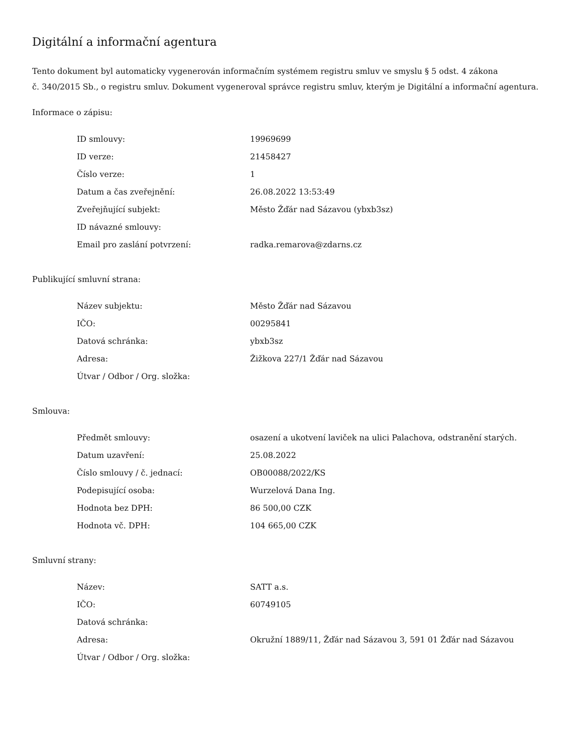Digitální a informační agentura
Tento dokument byl automaticky vygenerován informačním systémem registru smluv ve smyslu § 5 odst. 4 zákona
č. 340/2015 Sb., o registru smluv. Dokument vygeneroval správce registru smluv, kterým je Digitální a informační agentura.
Informace o zápisu:
| ID smlouvy: | 19969699 |
| ID verze: | 21458427 |
| Číslo verze: | 1 |
| Datum a čas zveřejnění: | 26.08.2022 13:53:49 |
| Zveřejňující subjekt: | Město Žďár nad Sázavou (ybxb3sz) |
| ID návazné smlouvy: | |
| Email pro zaslání potvrzení: | radka.remarova@zdarns.cz |
Publikující smluvní strana:
| Název subjektu: | Město Žďár nad Sázavou |
| IČO: | 00295841 |
| Datová schránka: | ybxb3sz |
| Adresa: | Žižkova 227/1 Žďár nad Sázavou |
| Útvar / Odbor / Org. složka: | |
Smlouva:
| Předmět smlouvy: | osazení a ukotvení laviček na ulici Palachova, odstranění starých. |
| Datum uzavření: | 25.08.2022 |
| Číslo smlouvy / č. jednací: | OB00088/2022/KS |
| Podepisující osoba: | Wurzelová Dana Ing. |
| Hodnota bez DPH: | 86 500,00 CZK |
| Hodnota vč. DPH: | 104 665,00 CZK |
Smluvní strany:
| Název: | SATT a.s. |
| IČO: | 60749105 |
| Datová schránka: | |
| Adresa: | Okružní 1889/11, Žďár nad Sázavou 3, 591 01 Žďár nad Sázavou |
| Útvar / Odbor / Org. složka: | |